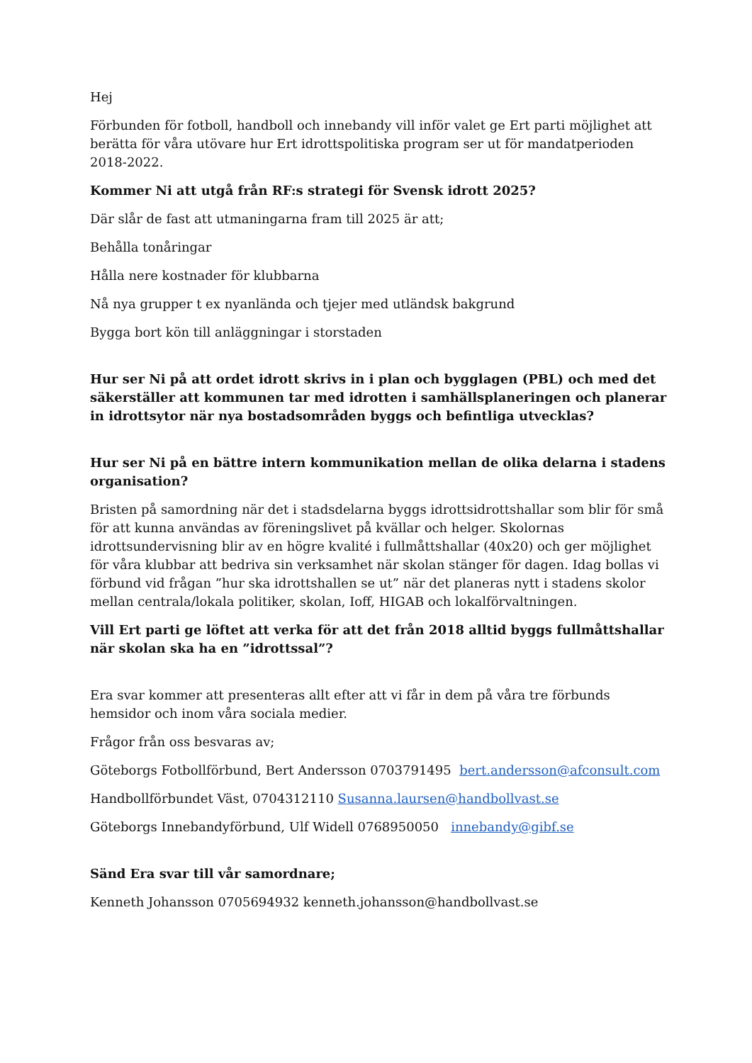Hej
Förbunden för fotboll, handboll och innebandy vill inför valet ge Ert parti möjlighet att berätta för våra utövare hur Ert idrottspolitiska program ser ut för mandatperioden 2018-2022.
Kommer Ni att utgå från RF:s strategi för Svensk idrott 2025?
Där slår de fast att utmaningarna fram till 2025 är att;
Behålla tonåringar
Hålla nere kostnader för klubbarna
Nå nya grupper t ex nyanlända och tjejer med utländsk bakgrund
Bygga bort kön till anläggningar i storstaden
Hur ser Ni på att ordet idrott skrivs in i plan och bygglagen (PBL) och med det säkerställer att kommunen tar med idrotten i samhällsplaneringen och planerar in idrottsytor när nya bostadsområden byggs och befintliga utvecklas?
Hur ser Ni på en bättre intern kommunikation mellan de olika delarna i stadens organisation?
Bristen på samordning när det i stadsdelarna byggs idrottsidrottshallar som blir för små för att kunna användas av föreningslivet på kvällar och helger. Skolornas idrottsundervisning blir av en högre kvalité i fullmåttshallar (40x20) och ger möjlighet för våra klubbar att bedriva sin verksamhet när skolan stänger för dagen. Idag bollas vi förbund vid frågan ”hur ska idrottshallen se ut” när det planeras nytt i stadens skolor mellan centrala/lokala politiker, skolan, Ioff, HIGAB och lokalförvaltningen.
Vill Ert parti ge löftet att verka för att det från 2018 alltid byggs fullmåttshallar när skolan ska ha en ”idrottssal”?
Era svar kommer att presenteras allt efter att vi får in dem på våra tre förbunds hemsidor och inom våra sociala medier.
Frågor från oss besvaras av;
Göteborgs Fotbollförbund, Bert Andersson 0703791495 bert.andersson@afconsult.com
Handbollförbundet Väst, 0704312110 Susanna.laursen@handbollvast.se
Göteborgs Innebandyförbund, Ulf Widell 0768950050 innebandy@gibf.se
Sänd Era svar till vår samordnare;
Kenneth Johansson 0705694932 kenneth.johansson@handbollvast.se